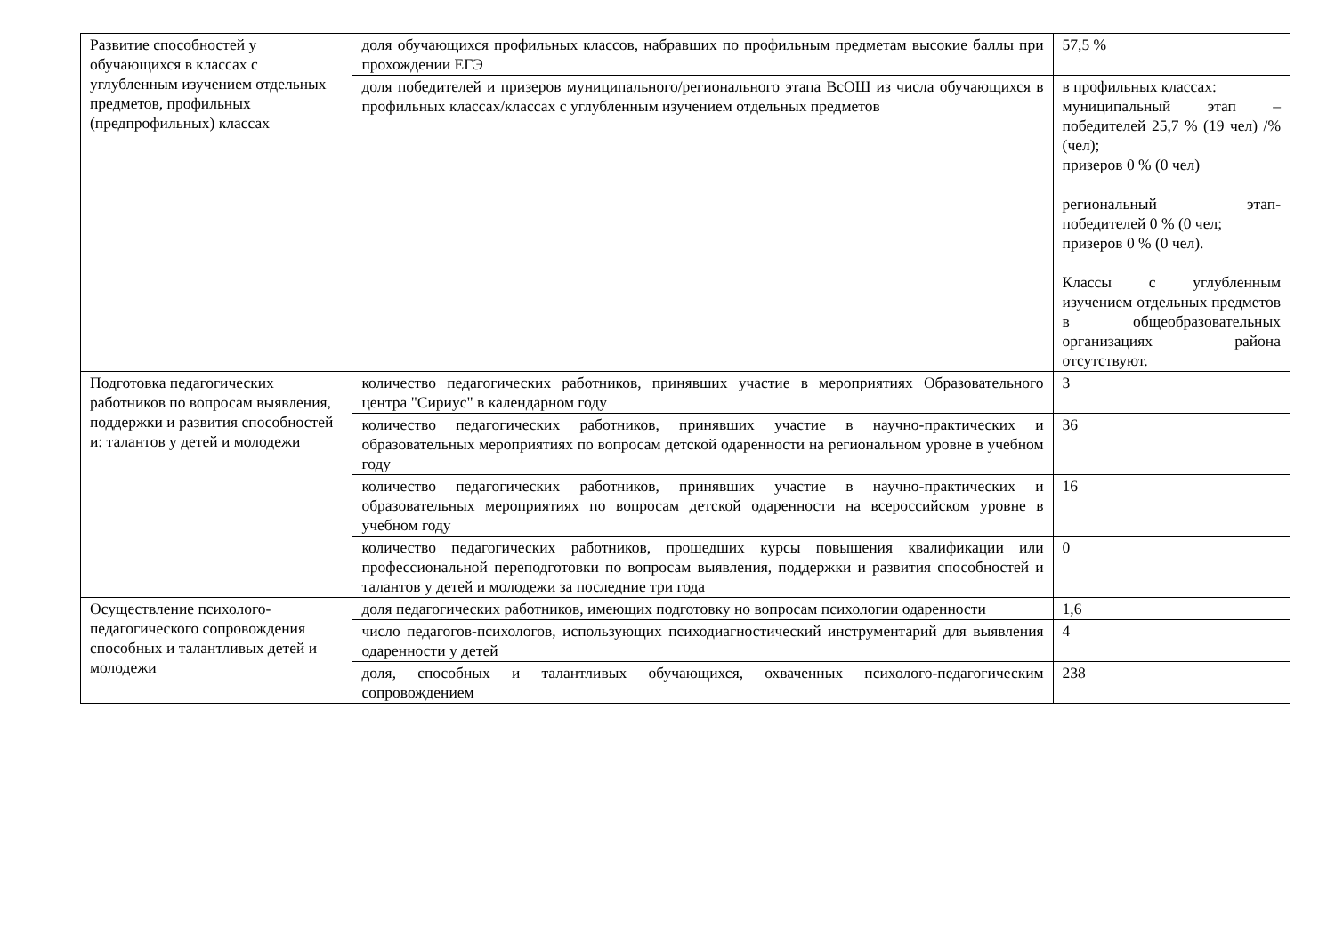| Развитие способностей у обучающихся в классах с углубленным изучением отдельных предметов, профильных (предпрофильных) классах | доля обучающихся профильных классов, набравших по профильным предметам высокие баллы при прохождении ЕГЭ | 57,5 % |
| | доля победителей и призеров муниципального/регионального этапа ВсОШ из числа обучающихся в профильных классах/классах с углубленным изучением отдельных предметов | в профильных классах: муниципальный этап – победителей 25,7 % (19 чел) /% (чел); призеров 0 % (0 чел) региональный этап- победителей 0 % (0 чел; призеров 0 % (0 чел). Классы с углубленным изучением отдельных предметов в общеобразовательных организациях района отсутствуют. |
| Подготовка педагогических работников по вопросам выявления, поддержки и развития способностей и: талантов у детей и молодежи | количество педагогических работников, принявших участие в мероприятиях Образовательного центра "Сириус" в календарном году | 3 |
| | количество педагогических работников, принявших участие в научно-практических и образовательных мероприятиях по вопросам детской одаренности на региональном уровне в учебном году | 36 |
| | количество педагогических работников, принявших участие в научно-практических и образовательных мероприятиях по вопросам детской одаренности на всероссийском уровне в учебном году | 16 |
| | количество педагогических работников, прошедших курсы повышения квалификации или профессиональной переподготовки по вопросам выявления, поддержки и развития способностей и талантов у детей и молодежи за последние три года | 0 |
| Осуществление психолого-педагогического сопровождения способных и талантливых детей и молодежи | доля педагогических работников, имеющих подготовку но вопросам психологии одаренности | 1,6 |
| | число педагогов-психологов, использующих психодиагностический инструментарий для выявления одаренности у детей | 4 |
| | доля, способных и талантливых обучающихся, охваченных психолого-педагогическим сопровождением | 238 |